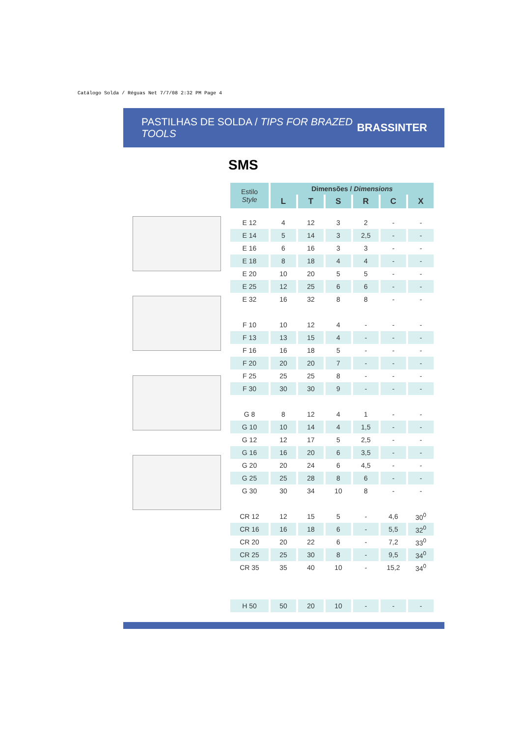Catálogo Solda / Réguas Net 7/7/08 2:32 PM Page 4
PASTILHAS DE SOLDA / TIPS FOR BRAZED TOOLS BRASSINTER
SMS
| Estilo Style | Dimensões / Dimensions | | | | | |
| --- | --- | --- | --- | --- | --- | --- |
| | L | T | S | R | C | X |
| E 12 | 4 | 12 | 3 | 2 | - | - |
| E 14 | 5 | 14 | 3 | 2,5 | - | - |
| E 16 | 6 | 16 | 3 | 3 | - | - |
| E 18 | 8 | 18 | 4 | 4 | - | - |
| E 20 | 10 | 20 | 5 | 5 | - | - |
| E 25 | 12 | 25 | 6 | 6 | - | - |
| E 32 | 16 | 32 | 8 | 8 | - | - |
| F 10 | 10 | 12 | 4 | - | - | - |
| F 13 | 13 | 15 | 4 | - | - | - |
| F 16 | 16 | 18 | 5 | - | - | - |
| F 20 | 20 | 20 | 7 | - | - | - |
| F 25 | 25 | 25 | 8 | - | - | - |
| F 30 | 30 | 30 | 9 | - | - | - |
| G 8 | 8 | 12 | 4 | 1 | - | - |
| G 10 | 10 | 14 | 4 | 1,5 | - | - |
| G 12 | 12 | 17 | 5 | 2,5 | - | - |
| G 16 | 16 | 20 | 6 | 3,5 | - | - |
| G 20 | 20 | 24 | 6 | 4,5 | - | - |
| G 25 | 25 | 28 | 8 | 6 | - | - |
| G 30 | 30 | 34 | 10 | 8 | - | - |
| CR 12 | 12 | 15 | 5 | - | 4,6 | 30<sup>0</sup> |
| CR 16 | 16 | 18 | 6 | - | 5,5 | 32<sup>0</sup> |
| CR 20 | 20 | 22 | 6 | - | 7,2 | 33<sup>0</sup> |
| CR 25 | 25 | 30 | 8 | - | 9,5 | 34<sup>0</sup> |
| CR 35 | 35 | 40 | 10 | - | 15,2 | 34<sup>0</sup> |
| H 50 | 50 | 20 | 10 | - | - | - |